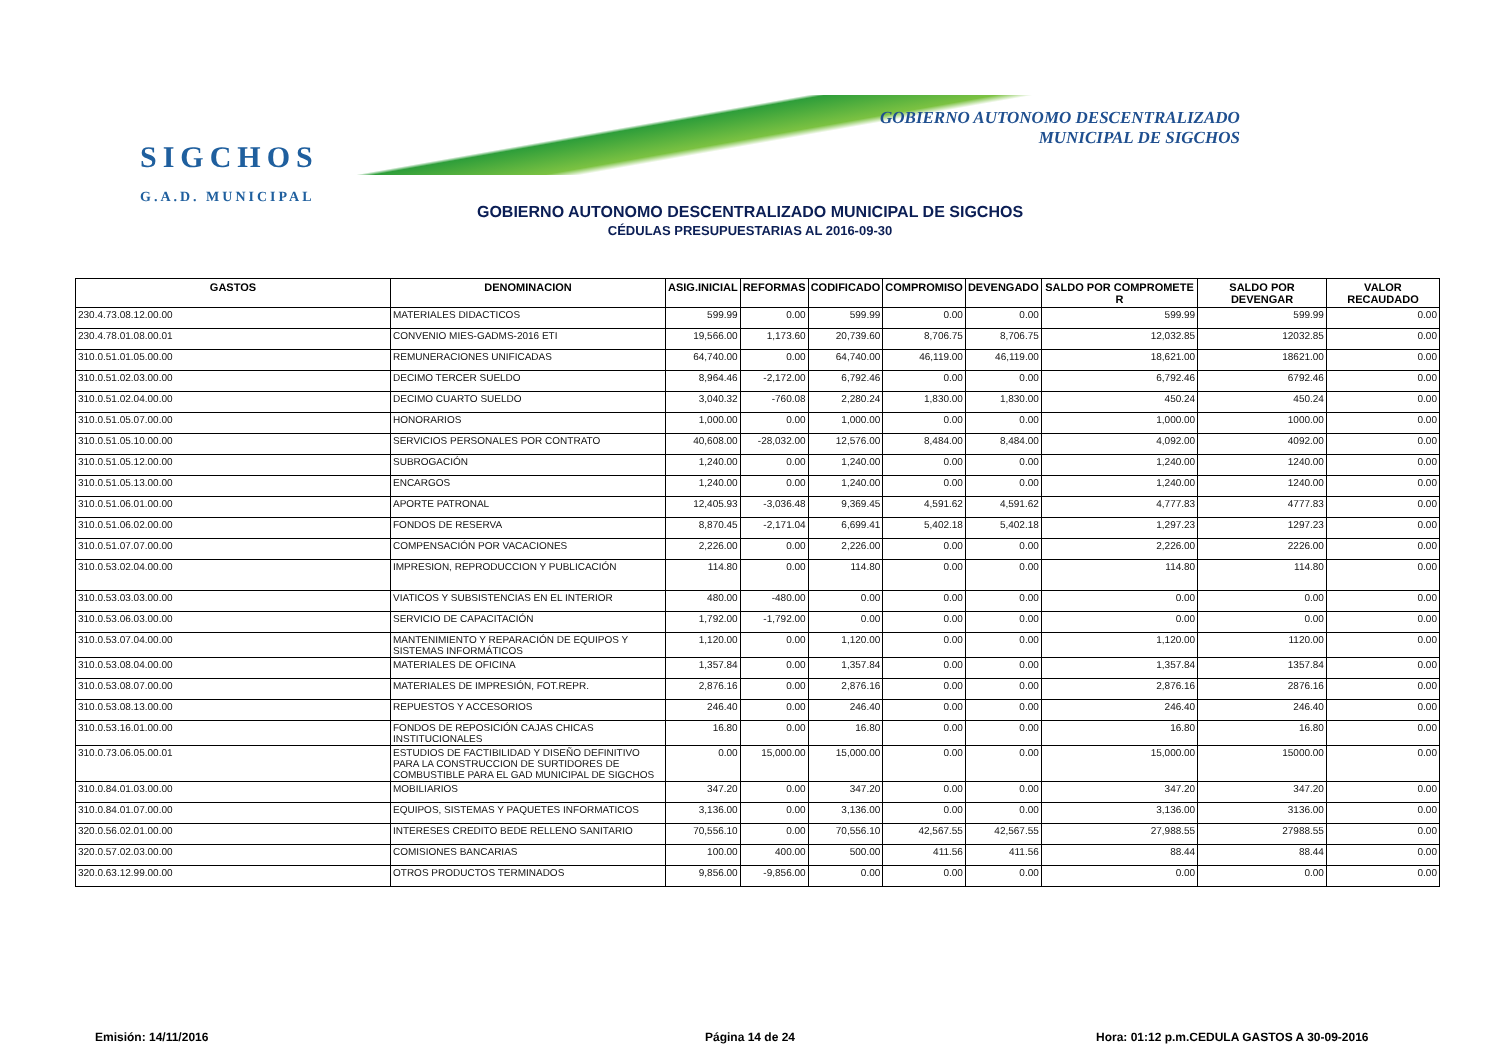SIGCHOS
G.A.D. MUNICIPAL
GOBIERNO AUTONOMO DESCENTRALIZADO
MUNICIPAL DE SIGCHOS
GOBIERNO AUTONOMO DESCENTRALIZADO MUNICIPAL DE SIGCHOS
CÉDULAS PRESUPUESTARIAS AL 2016-09-30
| GASTOS | DENOMINACION | ASIG.INICIAL | REFORMAS | CODIFICADO | COMPROMISO | DEVENGADO | SALDO POR COMPROMETE R | SALDO POR DEVENGAR | VALOR RECAUDADO |
| --- | --- | --- | --- | --- | --- | --- | --- | --- | --- |
| 230.4.73.08.12.00.00 | MATERIALES DIDACTICOS | 599.99 | 0.00 | 599.99 | 0.00 | 0.00 | 599.99 | 599.99 | 0.00 |
| 230.4.78.01.08.00.01 | CONVENIO MIES-GADMS-2016 ETI | 19,566.00 | 1,173.60 | 20,739.60 | 8,706.75 | 8,706.75 | 12,032.85 | 12032.85 | 0.00 |
| 310.0.51.01.05.00.00 | REMUNERACIONES UNIFICADAS | 64,740.00 | 0.00 | 64,740.00 | 46,119.00 | 46,119.00 | 18,621.00 | 18621.00 | 0.00 |
| 310.0.51.02.03.00.00 | DECIMO TERCER SUELDO | 8,964.46 | -2,172.00 | 6,792.46 | 0.00 | 0.00 | 6,792.46 | 6792.46 | 0.00 |
| 310.0.51.02.04.00.00 | DECIMO CUARTO SUELDO | 3,040.32 | -760.08 | 2,280.24 | 1,830.00 | 1,830.00 | 450.24 | 450.24 | 0.00 |
| 310.0.51.05.07.00.00 | HONORARIOS | 1,000.00 | 0.00 | 1,000.00 | 0.00 | 0.00 | 1,000.00 | 1000.00 | 0.00 |
| 310.0.51.05.10.00.00 | SERVICIOS PERSONALES POR CONTRATO | 40,608.00 | -28,032.00 | 12,576.00 | 8,484.00 | 8,484.00 | 4,092.00 | 4092.00 | 0.00 |
| 310.0.51.05.12.00.00 | SUBROGACIÓN | 1,240.00 | 0.00 | 1,240.00 | 0.00 | 0.00 | 1,240.00 | 1240.00 | 0.00 |
| 310.0.51.05.13.00.00 | ENCARGOS | 1,240.00 | 0.00 | 1,240.00 | 0.00 | 0.00 | 1,240.00 | 1240.00 | 0.00 |
| 310.0.51.06.01.00.00 | APORTE PATRONAL | 12,405.93 | -3,036.48 | 9,369.45 | 4,591.62 | 4,591.62 | 4,777.83 | 4777.83 | 0.00 |
| 310.0.51.06.02.00.00 | FONDOS DE RESERVA | 8,870.45 | -2,171.04 | 6,699.41 | 5,402.18 | 5,402.18 | 1,297.23 | 1297.23 | 0.00 |
| 310.0.51.07.07.00.00 | COMPENSACIÓN POR VACACIONES | 2,226.00 | 0.00 | 2,226.00 | 0.00 | 0.00 | 2,226.00 | 2226.00 | 0.00 |
| 310.0.53.02.04.00.00 | IMPRESION, REPRODUCCION Y PUBLICACIÓN | 114.80 | 0.00 | 114.80 | 0.00 | 0.00 | 114.80 | 114.80 | 0.00 |
| 310.0.53.03.03.00.00 | VIATICOS Y SUBSISTENCIAS EN EL INTERIOR | 480.00 | -480.00 | 0.00 | 0.00 | 0.00 | 0.00 | 0.00 | 0.00 |
| 310.0.53.06.03.00.00 | SERVICIO DE CAPACITACIÓN | 1,792.00 | -1,792.00 | 0.00 | 0.00 | 0.00 | 0.00 | 0.00 | 0.00 |
| 310.0.53.07.04.00.00 | MANTENIMIENTO Y REPARACIÓN DE EQUIPOS Y SISTEMAS INFORMÁTICOS | 1,120.00 | 0.00 | 1,120.00 | 0.00 | 0.00 | 1,120.00 | 1120.00 | 0.00 |
| 310.0.53.08.04.00.00 | MATERIALES DE OFICINA | 1,357.84 | 0.00 | 1,357.84 | 0.00 | 0.00 | 1,357.84 | 1357.84 | 0.00 |
| 310.0.53.08.07.00.00 | MATERIALES DE IMPRESIÓN, FOT.REPR. | 2,876.16 | 0.00 | 2,876.16 | 0.00 | 0.00 | 2,876.16 | 2876.16 | 0.00 |
| 310.0.53.08.13.00.00 | REPUESTOS Y ACCESORIOS | 246.40 | 0.00 | 246.40 | 0.00 | 0.00 | 246.40 | 246.40 | 0.00 |
| 310.0.53.16.01.00.00 | FONDOS DE REPOSICIÓN CAJAS CHICAS INSTITUCIONALES | 16.80 | 0.00 | 16.80 | 0.00 | 0.00 | 16.80 | 16.80 | 0.00 |
| 310.0.73.06.05.00.01 | ESTUDIOS DE FACTIBILIDAD Y DISEÑO DEFINITIVO PARA LA CONSTRUCCION DE SURTIDORES DE COMBUSTIBLE PARA EL GAD MUNICIPAL DE SIGCHOS | 0.00 | 15,000.00 | 15,000.00 | 0.00 | 0.00 | 15,000.00 | 15000.00 | 0.00 |
| 310.0.84.01.03.00.00 | MOBILIARIOS | 347.20 | 0.00 | 347.20 | 0.00 | 0.00 | 347.20 | 347.20 | 0.00 |
| 310.0.84.01.07.00.00 | EQUIPOS, SISTEMAS Y PAQUETES INFORMATICOS | 3,136.00 | 0.00 | 3,136.00 | 0.00 | 0.00 | 3,136.00 | 3136.00 | 0.00 |
| 320.0.56.02.01.00.00 | INTERESES CREDITO BEDE RELLENO SANITARIO | 70,556.10 | 0.00 | 70,556.10 | 42,567.55 | 42,567.55 | 27,988.55 | 27988.55 | 0.00 |
| 320.0.57.02.03.00.00 | COMISIONES BANCARIAS | 100.00 | 400.00 | 500.00 | 411.56 | 411.56 | 88.44 | 88.44 | 0.00 |
| 320.0.63.12.99.00.00 | OTROS PRODUCTOS TERMINADOS | 9,856.00 | -9,856.00 | 0.00 | 0.00 | 0.00 | 0.00 | 0.00 | 0.00 |
Emisión: 14/11/2016 Página 14 de 24
Hora: 01:12 p.m.CEDULA GASTOS A 30-09-2016